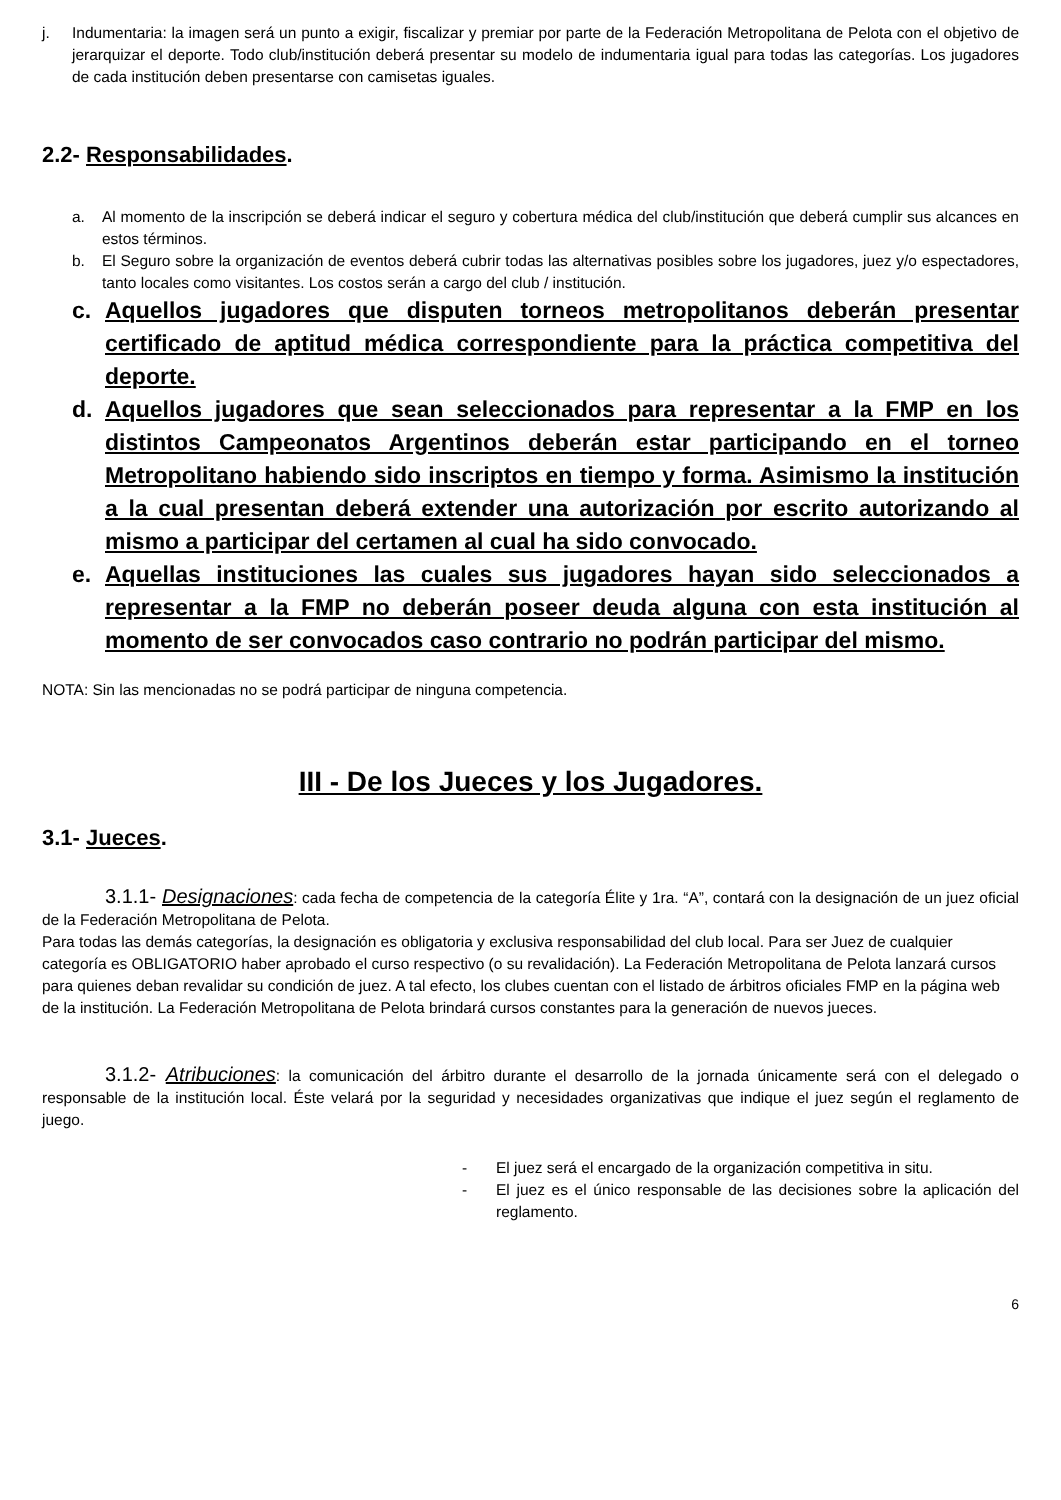j. Indumentaria: la imagen será un punto a exigir, fiscalizar y premiar por parte de la Federación Metropolitana de Pelota con el objetivo de jerarquizar el deporte. Todo club/institución deberá presentar su modelo de indumentaria igual para todas las categorías. Los jugadores de cada institución deben presentarse con camisetas iguales.
2.2- Responsabilidades.
a. Al momento de la inscripción se deberá indicar el seguro y cobertura médica del club/institución que deberá cumplir sus alcances en estos términos.
b. El Seguro sobre la organización de eventos deberá cubrir todas las alternativas posibles sobre los jugadores, juez y/o espectadores, tanto locales como visitantes. Los costos serán a cargo del club / institución.
c. Aquellos jugadores que disputen torneos metropolitanos deberán presentar certificado de aptitud médica correspondiente para la práctica competitiva del deporte.
d. Aquellos jugadores que sean seleccionados para representar a la FMP en los distintos Campeonatos Argentinos deberán estar participando en el torneo Metropolitano habiendo sido inscriptos en tiempo y forma. Asimismo la institución a la cual presentan deberá extender una autorización por escrito autorizando al mismo a participar del certamen al cual ha sido convocado.
e. Aquellas instituciones las cuales sus jugadores hayan sido seleccionados a representar a la FMP no deberán poseer deuda alguna con esta institución al momento de ser convocados caso contrario no podrán participar del mismo.
NOTA: Sin las mencionadas no se podrá participar de ninguna competencia.
III - De los Jueces y los Jugadores.
3.1- Jueces.
3.1.1- Designaciones: cada fecha de competencia de la categoría Élite y 1ra. “A”, contará con la designación de un juez oficial de la Federación Metropolitana de Pelota.
Para todas las demás categorías, la designación es obligatoria y exclusiva responsabilidad del club local. Para ser Juez de cualquier categoría es OBLIGATORIO haber aprobado el curso respectivo (o su revalidación). La Federación Metropolitana de Pelota lanzará cursos para quienes deban revalidar su condición de juez. A tal efecto, los clubes cuentan con el listado de árbitros oficiales FMP en la página web de la institución. La Federación Metropolitana de Pelota brindará cursos constantes para la generación de nuevos jueces.
3.1.2- Atribuciones: la comunicación del árbitro durante el desarrollo de la jornada únicamente será con el delegado o responsable de la institución local. Éste velará por la seguridad y necesidades organizativas que indique el juez según el reglamento de juego.
- El juez será el encargado de la organización competitiva in situ.
- El juez es el único responsable de las decisiones sobre la aplicación del reglamento.
6